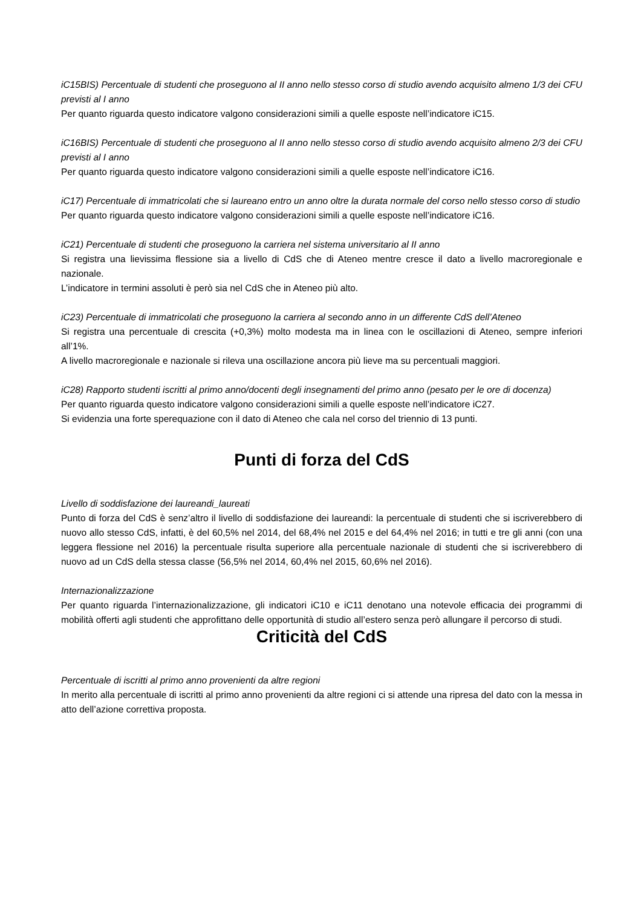iC15BIS) Percentuale di studenti che proseguono al II anno nello stesso corso di studio avendo acquisito almeno 1/3 dei CFU previsti al I anno
Per quanto riguarda questo indicatore valgono considerazioni simili a quelle esposte nell’indicatore iC15.
iC16BIS) Percentuale di studenti che proseguono al II anno nello stesso corso di studio avendo acquisito almeno 2/3 dei CFU previsti al I anno
Per quanto riguarda questo indicatore valgono considerazioni simili a quelle esposte nell’indicatore iC16.
iC17) Percentuale di immatricolati che si laureano entro un anno oltre la durata normale del corso nello stesso corso di studio
Per quanto riguarda questo indicatore valgono considerazioni simili a quelle esposte nell’indicatore iC16.
iC21) Percentuale di studenti che proseguono la carriera nel sistema universitario al II anno
Si registra una lievissima flessione sia a livello di CdS che di Ateneo mentre cresce il dato a livello macroregionale e nazionale.
L’indicatore in termini assoluti è però sia nel CdS che in Ateneo più alto.
iC23) Percentuale di immatricolati che proseguono la carriera al secondo anno in un differente CdS dell’Ateneo
Si registra una percentuale di crescita (+0,3%) molto modesta ma in linea con le oscillazioni di Ateneo, sempre inferiori all’1%.
A livello macroregionale e nazionale si rileva una oscillazione ancora più lieve ma su percentuali maggiori.
iC28) Rapporto studenti iscritti al primo anno/docenti degli insegnamenti del primo anno (pesato per le ore di docenza)
Per quanto riguarda questo indicatore valgono considerazioni simili a quelle esposte nell’indicatore iC27.
Si evidenzia una forte sperequazione con il dato di Ateneo che cala nel corso del triennio di 13 punti.
Punti di forza del CdS
Livello di soddisfazione dei laureandi_laureati
Punto di forza del CdS è senz’altro il livello di soddisfazione dei laureandi: la percentuale di studenti che si iscriverebbero di nuovo allo stesso CdS, infatti, è del 60,5% nel 2014, del 68,4% nel 2015 e del 64,4% nel 2016; in tutti e tre gli anni (con una leggera flessione nel 2016) la percentuale risulta superiore alla percentuale nazionale di studenti che si iscriverebbero di nuovo ad un CdS della stessa classe (56,5% nel 2014, 60,4% nel 2015, 60,6% nel 2016).
Internazionalizzazione
Per quanto riguarda l’internazionalizzazione, gli indicatori iC10 e iC11 denotano una notevole efficacia dei programmi di mobilità offerti agli studenti che approfittano delle opportunità di studio all’estero senza però allungare il percorso di studi.
Criticità del CdS
Percentuale di iscritti al primo anno provenienti da altre regioni
In merito alla percentuale di iscritti al primo anno provenienti da altre regioni ci si attende una ripresa del dato con la messa in atto dell’azione correttiva proposta.